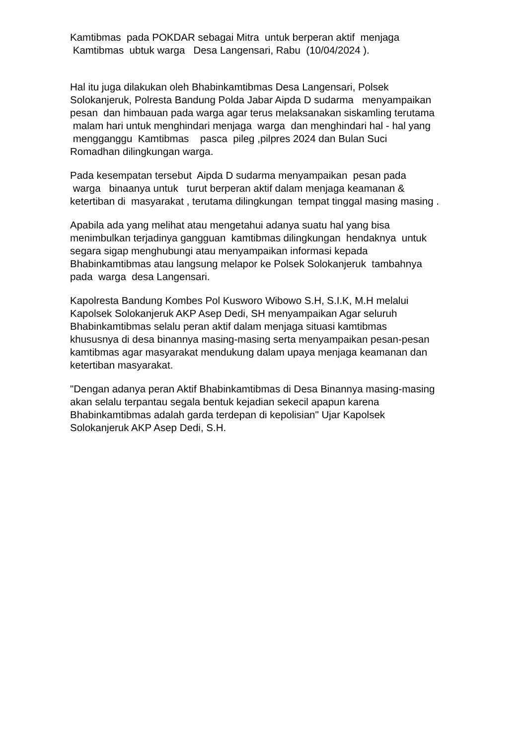Kamtibmas pada POKDAR sebagai Mitra untuk berperan aktif menjaga Kamtibmas ubtuk warga Desa Langensari, Rabu (10/04/2024 ).
Hal itu juga dilakukan oleh Bhabinkamtibmas Desa Langensari, Polsek Solokanjeruk, Polresta Bandung Polda Jabar Aipda D sudarma menyampaikan pesan dan himbauan pada warga agar terus melaksanakan siskamling terutama malam hari untuk menghindari menjaga warga dan menghindari hal - hal yang mengganggu Kamtibmas pasca pileg ,pilpres 2024 dan Bulan Suci Romadhan dilingkungan warga.
Pada kesempatan tersebut Aipda D sudarma menyampaikan pesan pada warga binaanya untuk turut berperan aktif dalam menjaga keamanan & ketertiban di masyarakat , terutama dilingkungan tempat tinggal masing masing .
Apabila ada yang melihat atau mengetahui adanya suatu hal yang bisa menimbulkan terjadinya gangguan kamtibmas dilingkungan hendaknya untuk segara sigap menghubungi atau menyampaikan informasi kepada Bhabinkamtibmas atau langsung melapor ke Polsek Solokanjeruk tambahnya pada warga desa Langensari.
Kapolresta Bandung Kombes Pol Kusworo Wibowo S.H, S.I.K, M.H melalui Kapolsek Solokanjeruk AKP Asep Dedi, SH menyampaikan Agar seluruh Bhabinkamtibmas selalu peran aktif dalam menjaga situasi kamtibmas khususnya di desa binannya masing-masing serta menyampaikan pesan-pesan kamtibmas agar masyarakat mendukung dalam upaya menjaga keamanan dan ketertiban masyarakat.
"Dengan adanya peran Aktif Bhabinkamtibmas di Desa Binannya masing-masing akan selalu terpantau segala bentuk kejadian sekecil apapun karena Bhabinkamtibmas adalah garda terdepan di kepolisian" Ujar Kapolsek Solokanjeruk AKP Asep Dedi, S.H.